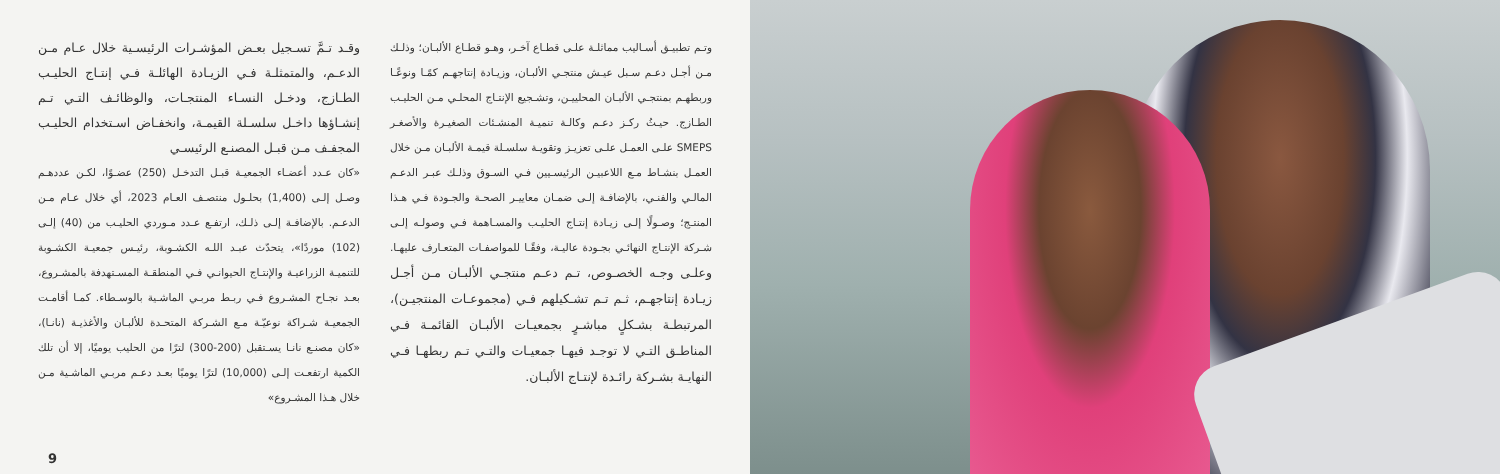وتـم تطبيـق أسـاليب مماثلـة علـى قطـاع آخـر، وهـو قطـاع الألبـان؛ وذلـك مـن أجـل دعـم سـبل عيـش منتجـي الألبـان، وزيـادة إنتاجهـم كمًـا ونوعًـا وربطهـم بمنتجـي الألبـان المحلييـن، وتشـجيع الإنتـاج المحلـي مـن الحليـب الطـازج. حيـثُ ركـز دعـم وكالـة تنميـة المنشـئات الصغيـرة والأصغـر SMEPS علـى العمـل علـى تعزيـز وتقويـة سلسـلة قيمـة الألبـان مـن خلال العمـل بنشـاط مـع اللاعبيـن الرئيسـيين فـي السـوق وذلـك عبـر الدعـم المالـي والفنـي، بالإضافـة إلـى ضمـان معاييـر الصحـة والجـودة فـي هـذا المنتـج؛ وصـولًا إلـى زيـادة إنتـاج الحليـب والمسـاهمة فـي وصولـه إلـى شـركة الإنتـاج النهائـي بجـودة عاليـة، وفقًـا للمواصفـات المتعـارف عليهـا. وعلـى وجـه الخصـوص، تـم دعـم منتجـي الألبـان مـن أجـل زيـادة إنتاجهـم، ثـم تـم تشـكيلهم فـي (مجموعـات المنتجيـن)، المرتبطـة بشـكلٍ مباشـرٍ بجمعيـات الألبـان القائمـة فـي المناطـق التـي لا توجـد فيهـا جمعيـات والتـي تـم ربطهـا فـي النهايـة بشـركة رائـدة لإنتـاج الألبـان.
وقـد تـمَّ تسـجيل بعـض المؤشـرات الرئيسـية خلال عـام مـن الدعـم، والمتمثلـة فـي الزيـادة الهائلـة فـي إنتـاج الحليـب الطـازج، ودخـل النسـاء المنتجـات، والوظائـف التـي تـم إنشـاؤها داخـل سلسـلة القيمـة، وانخفـاض اسـتخدام الحليـب المجفـف مـن قبـل المصنـع الرئيسـي
«كان عـدد أعضـاء الجمعيـة قبـل التدخـل (250) عضـوًا، لكـن عددهـم وصـل إلـى (1,400) بحلـول منتصـف العـام 2023، أي خلال عـام مـن الدعـم. بالإضافـة إلـى ذلـك، ارتفـع عـدد مـوردي الحليـب من (40) إلـى (102) موردًا»، يتحدّث عبـد اللـه الكشـوبة، رئيـس جمعيـة الكشـوبة للتنميـة الزراعيـة والإنتـاج الحيوانـي فـي المنطقـة المسـتهدفة بالمشـروع، بعـد نجـاح المشـروع فـي ربـط مربـي الماشـية بالوسـطاء. كمـا أقامـت الجمعيـة شـراكة نوعيّـة مـع الشـركة المتحـدة للألبـان والأغذيـة (نانـا)، «كان مصنـع نانـا يسـتقبل (200-300) لترًا من الحليب يوميًا، إلا أن تلك الكمية ارتفعـت إلـى (10,000) لترًا يوميًا بعـد دعـم مربـي الماشـية مـن خلال هـذا المشـروع»
9